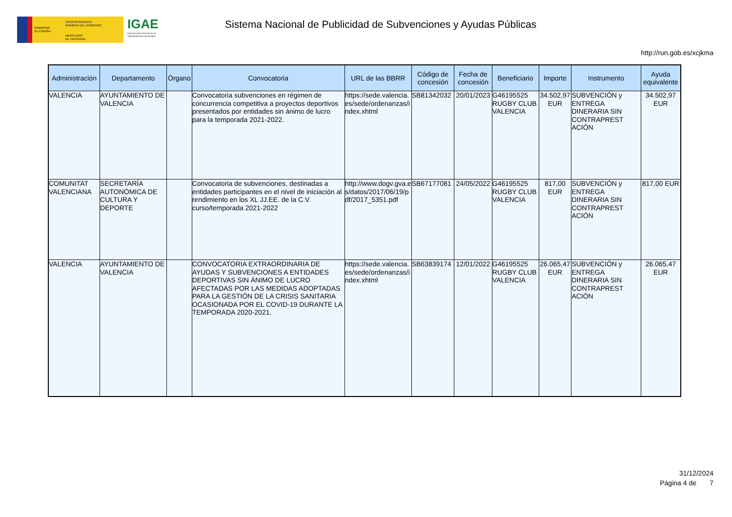GOBIERNO
DE ESPAÑA
VICEPRESIDENCIA
PRIMERA DEL GOBIERNO
MINISTERIO
DE HACIENDA
IGAE
Intervención General de la Administración del Estado
Sistema Nacional de Publicidad de Subvenciones y Ayudas Públicas
http://run.gob.es/xcjkma
| Administración | Departamento | Órgano | Convocatoria | URL de las BBRR | Código de concesión | Fecha de concesión | Beneficiario | Importe | Instrumento | Ayuda equivalente |
| --- | --- | --- | --- | --- | --- | --- | --- | --- | --- | --- |
| VALENCIA | AYUNTAMIENTO DE VALENCIA | | Convocatoria subvenciones en régimen de concurrencia competitiva a proyectos deportivos presentados por entidades sin ánimo de lucro para la temporada 2021-2022. | https://sede.valencia. es/sede/ordenanzas/i ndex.xhtml | SB81342032 | 20/01/2023 | G46195525 RUGBY CLUB VALENCIA | 34.502,97 EUR | SUBVENCIÓN y ENTREGA DINERARIA SIN CONTRAPREST ACIÓN | 34.502,97 EUR |
| COMUNITAT VALENCIANA | SECRETARÍA AUTONÓMICA DE CULTURA Y DEPORTE | | Convocatoria de subvenciones, destinadas a entidades participantes en el nivel de iniciación al rendimiento en los XL JJ.EE. de la C.V. curso/temporada 2021-2022 | http://www.dogv.gva.e s/datos/2017/06/19/p df/2017_5351.pdf | SB67177081 | 24/05/2022 | G46195525 RUGBY CLUB VALENCIA | 817,00 EUR | SUBVENCIÓN y ENTREGA DINERARIA SIN CONTRAPREST ACIÓN | 817,00 EUR |
| VALENCIA | AYUNTAMIENTO DE VALENCIA | | CONVOCATORIA EXTRAORDINARIA DE AYUDAS Y SUBVENCIONES A ENTIDADES DEPORTIVAS SIN ÁNIMO DE LUCRO AFECTADAS POR LAS MEDIDAS ADOPTADAS PARA LA GESTIÓN DE LA CRISIS SANITARIA OCASIONADA POR EL COVID-19 DURANTE LA TEMPORADA 2020-2021. | https://sede.valencia. es/sede/ordenanzas/i ndex.xhtml | SB63839174 | 12/01/2022 | G46195525 RUGBY CLUB VALENCIA | 26.065,47 EUR | SUBVENCIÓN y ENTREGA DINERARIA SIN CONTRAPREST ACIÓN | 26.065,47 EUR |
31/12/2024
Página 4 de 7